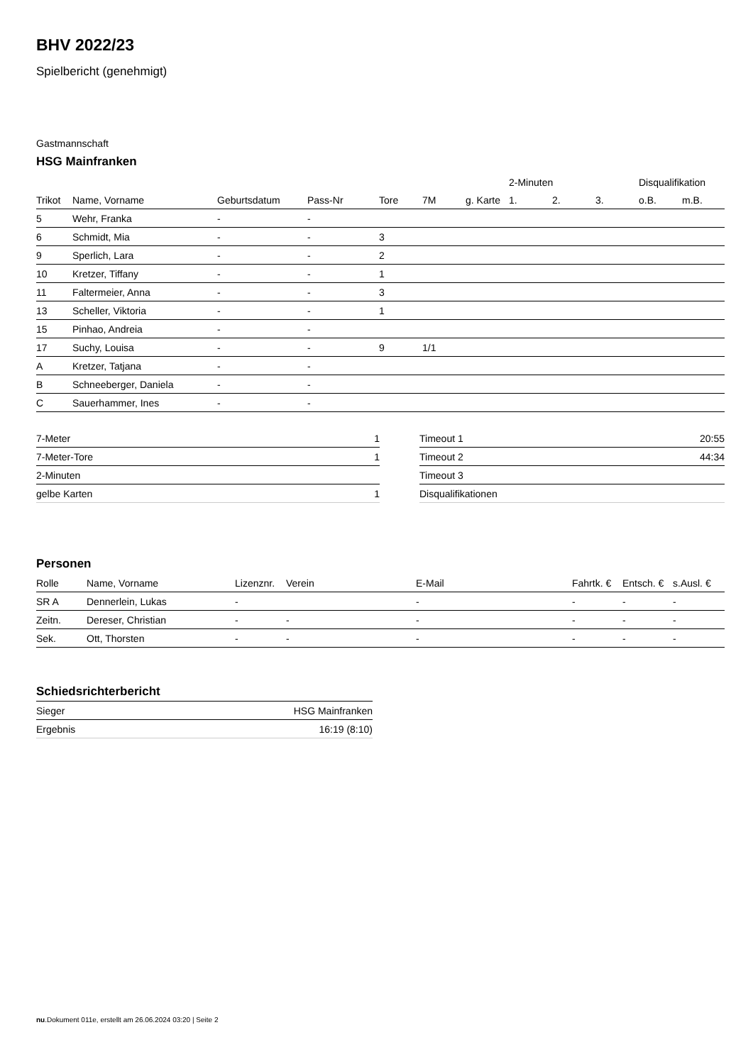BHV 2022/23
Spielbericht (genehmigt)
Gastmannschaft
HSG Mainfranken
| | | | | | | | 2-Minuten | | | Disqualifikation | |
| --- | --- | --- | --- | --- | --- | --- | --- | --- | --- | --- | --- |
| Trikot | Name, Vorname | Geburtsdatum | Pass-Nr | Tore | 7M | g. Karte | 1. | 2. | 3. | o.B. | m.B. |
| 5 | Wehr, Franka | - | - | | | | | | | | |
| 6 | Schmidt, Mia | - | - | 3 | | | | | | | |
| 9 | Sperlich, Lara | - | - | 2 | | | | | | | |
| 10 | Kretzer, Tiffany | - | - | 1 | | | | | | | |
| 11 | Faltermeier, Anna | - | - | 3 | | | | | | | |
| 13 | Scheller, Viktoria | - | - | 1 | | | | | | | |
| 15 | Pinhao, Andreia | - | - | | | | | | | | |
| 17 | Suchy, Louisa | - | - | 9 | 1/1 | | | | | | |
| A | Kretzer, Tatjana | - | - | | | | | | | | |
| B | Schneeberger, Daniela | - | - | | | | | | | | |
| C | Sauerhammer, Ines | - | - | | | | | | | | |
| 7-Meter | 1 |
| 7-Meter-Tore | 1 |
| 2-Minuten | |
| gelbe Karten | 1 |
| Timeout 1 | 20:55 |
| Timeout 2 | 44:34 |
| Timeout 3 | |
| Disqualifikationen | |
Personen
| Rolle | Name, Vorname | Lizenznr. | Verein | E-Mail | Fahrtk. € | Entsch. € | s.Ausl. € |
| --- | --- | --- | --- | --- | --- | --- | --- |
| SR A | Dennerlein, Lukas | - | | - | - | - | - |
| Zeitn. | Dereser, Christian | - | - | - | - | - | - |
| Sek. | Ott, Thorsten | - | - | - | - | - | - |
Schiedsrichterbericht
| Sieger | HSG Mainfranken |
| Ergebnis | 16:19 (8:10) |
nu.Dokument 011e, erstellt am 26.06.2024 03:20 | Seite 2